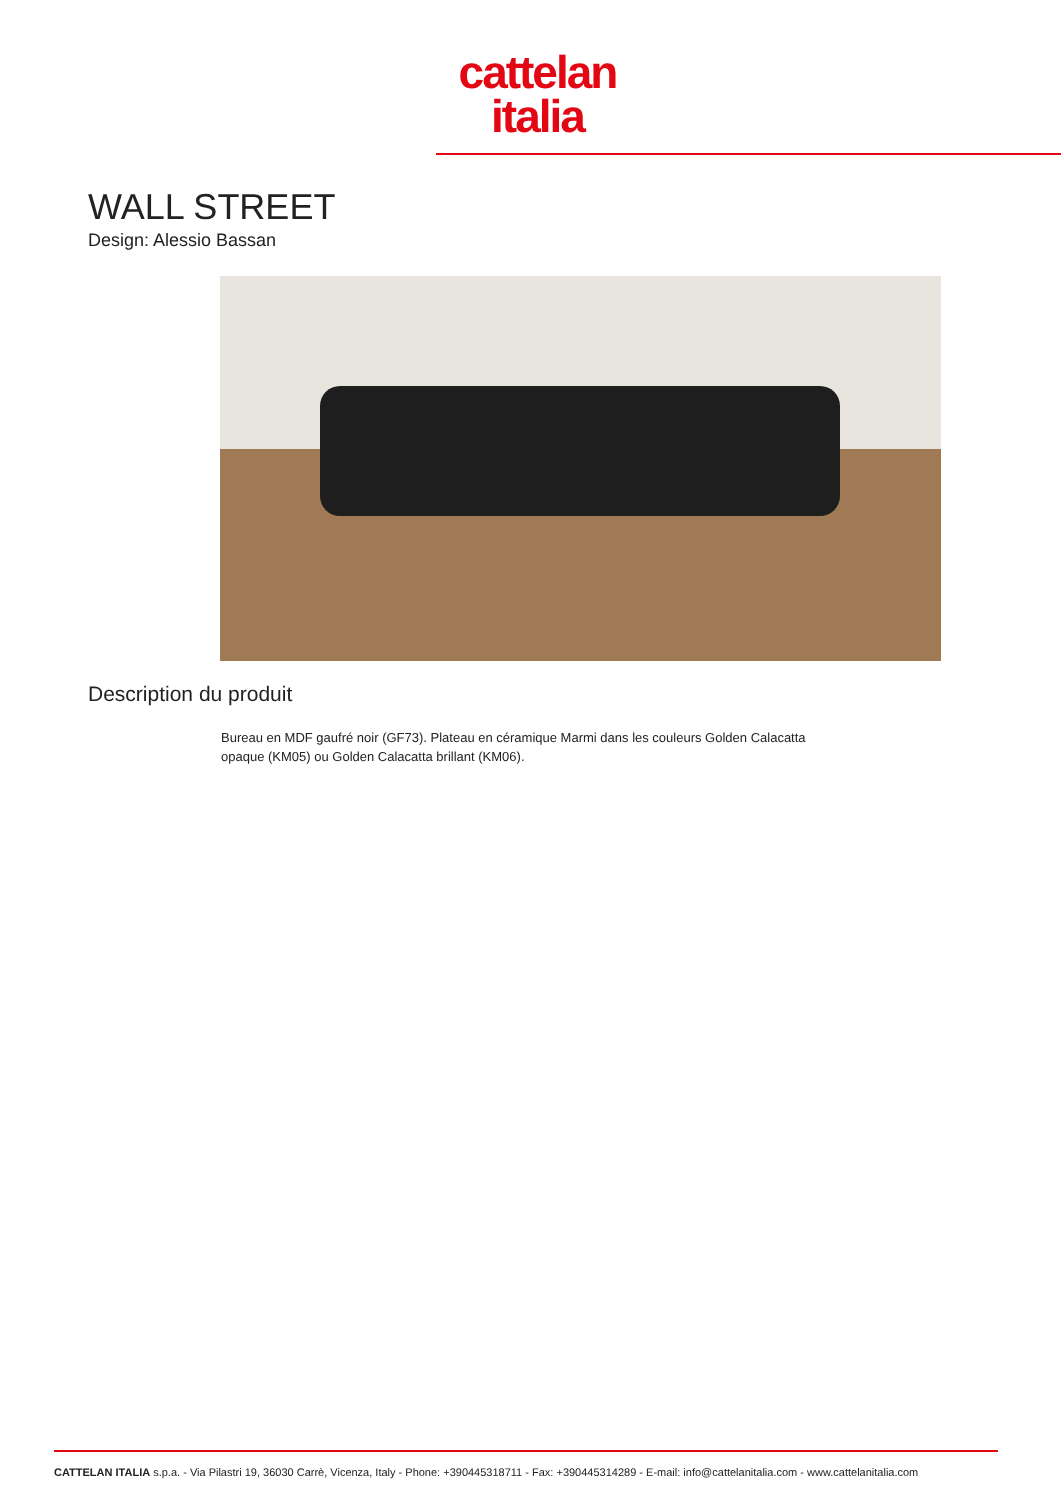cattelan
italia
WALL STREET
Design: Alessio Bassan
Description du produit
Bureau en MDF gaufré noir (GF73). Plateau en céramique Marmi dans les couleurs Golden Calacatta opaque (KM05) ou Golden Calacatta brillant (KM06).
CATTELAN ITALIA s.p.a. - Via Pilastri 19, 36030 Carrè, Vicenza, Italy - Phone: +390445318711 - Fax: +390445314289 - E-mail: info@cattelanitalia.com - www.cattelanitalia.com